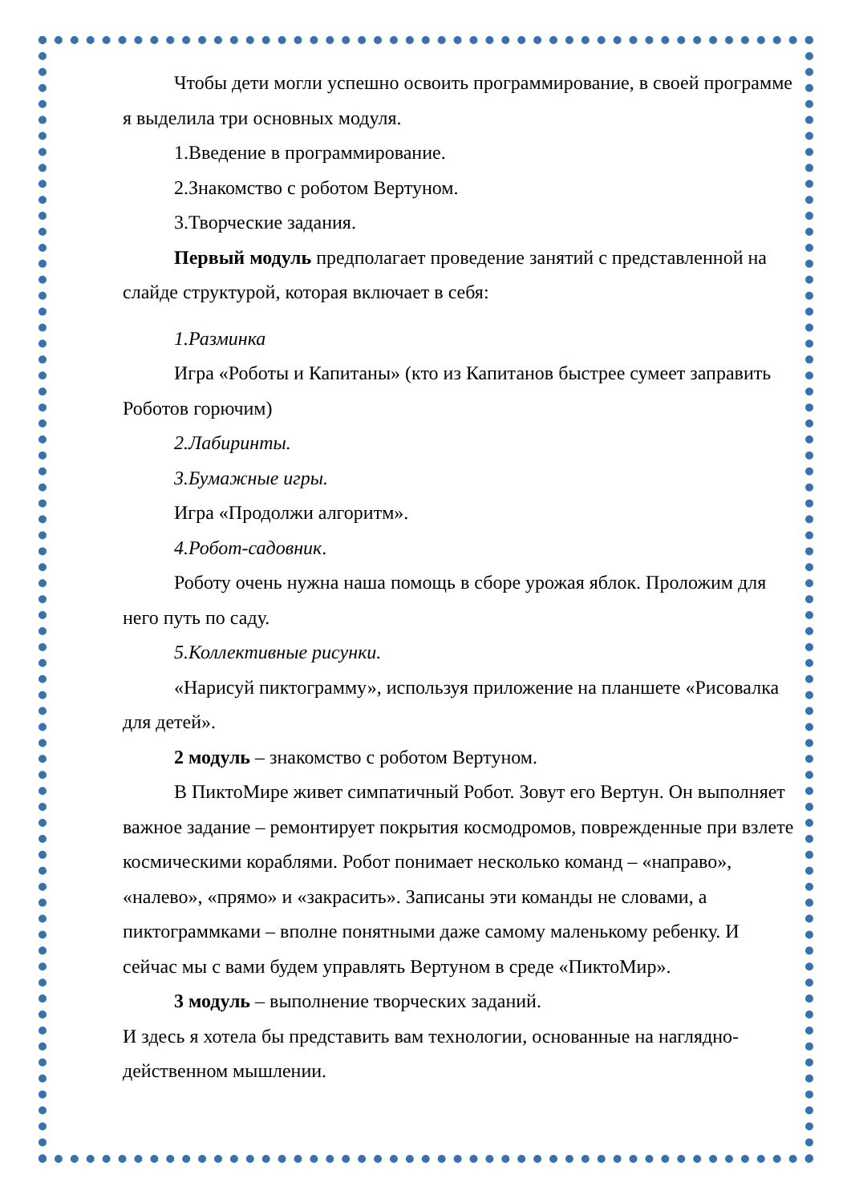Чтобы дети могли успешно освоить программирование, в своей программе я выделила три основных модуля.
1.Введение в программирование.
2.Знакомство с роботом Вертуном.
3.Творческие задания.
Первый модуль предполагает проведение занятий с представленной на слайде структурой, которая включает в себя:
1.Разминка
Игра «Роботы и Капитаны» (кто из Капитанов быстрее сумеет заправить Роботов горючим)
2.Лабиринты.
3.Бумажные игры.
Игра «Продолжи алгоритм».
4.Робот-садовник.
Роботу очень нужна наша помощь в сборе урожая яблок. Проложим для него путь по саду.
5.Коллективные рисунки.
«Нарисуй пиктограмму», используя приложение на планшете «Рисовалка для детей».
2 модуль – знакомство с роботом Вертуном.
В ПиктоМире живет симпатичный Робот. Зовут его Вертун. Он выполняет важное задание – ремонтирует покрытия космодромов, поврежденные при взлете космическими кораблями. Робот понимает несколько команд – «направо», «налево», «прямо» и «закрасить». Записаны эти команды не словами, а пиктограммками – вполне понятными даже самому маленькому ребенку. И сейчас мы с вами будем управлять Вертуном в среде «ПиктоМир».
3 модуль – выполнение творческих заданий.
И здесь я хотела бы представить вам технологии, основанные на наглядно-действенном мышлении.